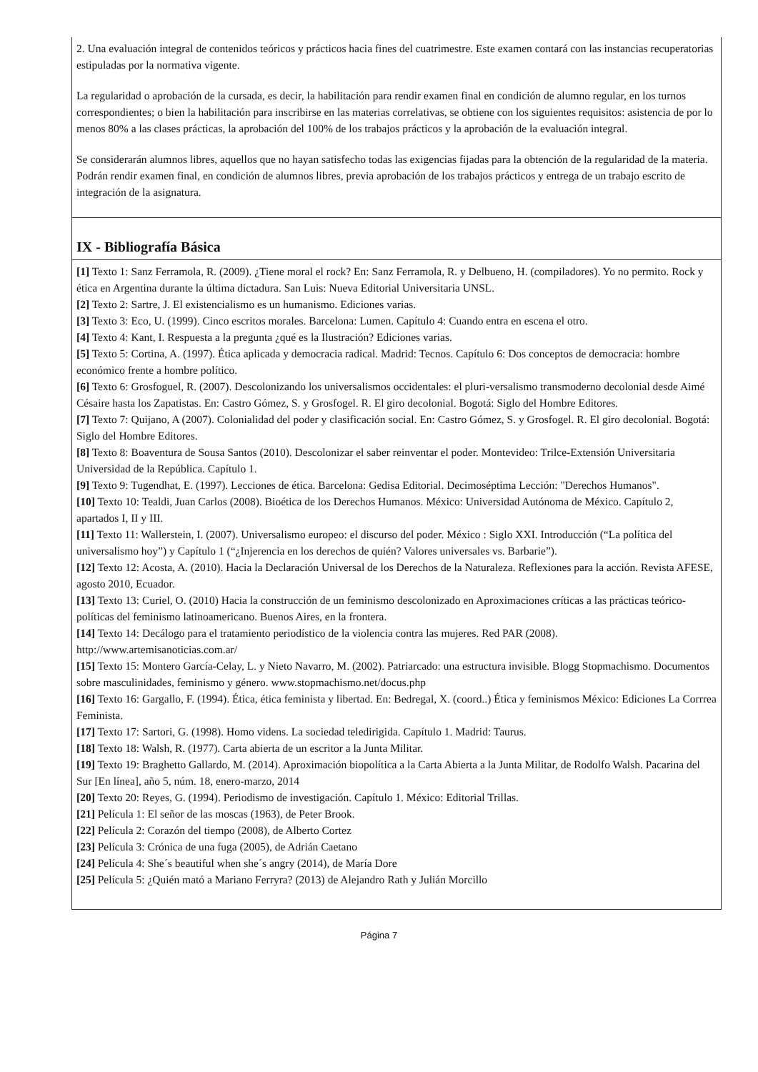| 2. Una evaluación integral de contenidos teóricos y prácticos hacia fines del cuatrimestre. Este examen contará con las instancias recuperatorias estipuladas por la normativa vigente. La regularidad o aprobación de la cursada, es decir, la habilitación para rendir examen final en condición de alumno regular, en los turnos correspondientes; o bien la habilitación para inscribirse en las materias correlativas, se obtiene con los siguientes requisitos: asistencia de por lo menos 80% a las clases prácticas, la aprobación del 100% de los trabajos prácticos y la aprobación de la evaluación integral. Se considerarán alumnos libres, aquellos que no hayan satisfecho todas las exigencias fijadas para la obtención de la regularidad de la materia. Podrán rendir examen final, en condición de alumnos libres, previa aprobación de los trabajos prácticos y entrega de un trabajo escrito de integración de la asignatura. |
| IX - Bibliografía Básica |
| [1] Texto 1: Sanz Ferramola, R. (2009). ¿Tiene moral el rock? En: Sanz Ferramola, R. y Delbueno, H. (compiladores). Yo no permito. Rock y ética en Argentina durante la última dictadura. San Luis: Nueva Editorial Universitaria UNSL. [2] Texto 2: Sartre, J. El existencialismo es un humanismo. Ediciones varias. [3] Texto 3: Eco, U. (1999). Cinco escritos morales. Barcelona: Lumen. Capítulo 4: Cuando entra en escena el otro. [4] Texto 4: Kant, I. Respuesta a la pregunta ¿qué es la Ilustración? Ediciones varias. [5] Texto 5: Cortina, A. (1997). Ética aplicada y democracia radical. Madrid: Tecnos. Capítulo 6: Dos conceptos de democracia: hombre económico frente a hombre político. [6] Texto 6: Grosfoguel, R. (2007). Descolonizando los universalismos occidentales: el pluri-versalismo transmoderno decolonial desde Aimé Césaire hasta los Zapatistas. En: Castro Gómez, S. y Grosfogel. R. El giro decolonial. Bogotá: Siglo del Hombre Editores. [7] Texto 7: Quijano, A (2007). Colonialidad del poder y clasificación social. En: Castro Gómez, S. y Grosfogel. R. El giro decolonial. Bogotá: Siglo del Hombre Editores. [8] Texto 8: Boaventura de Sousa Santos (2010). Descolonizar el saber reinventar el poder. Montevideo: Trilce-Extensión Universitaria Universidad de la República. Capítulo 1. [9] Texto 9: Tugendhat, E. (1997). Lecciones de ética. Barcelona: Gedisa Editorial. Decimoséptima Lección: "Derechos Humanos". [10] Texto 10: Tealdi, Juan Carlos (2008). Bioética de los Derechos Humanos. México: Universidad Autónoma de México. Capítulo 2, apartados I, II y III. [11] Texto 11: Wallerstein, I. (2007). Universalismo europeo: el discurso del poder. México : Siglo XXI. Introducción (“La política del universalismo hoy”) y Capítulo 1 (“¿Injerencia en los derechos de quién? Valores universales vs. Barbarie”). [12] Texto 12: Acosta, A. (2010). Hacia la Declaración Universal de los Derechos de la Naturaleza. Reflexiones para la acción. Revista AFESE, agosto 2010, Ecuador. [13] Texto 13: Curiel, O. (2010) Hacia la construcción de un feminismo descolonizado en Aproximaciones críticas a las prácticas teórico-políticas del feminismo latinoamericano. Buenos Aires, en la frontera. [14] Texto 14: Decálogo para el tratamiento periodístico de la violencia contra las mujeres. Red PAR (2008). http://www.artemisanoticias.com.ar/ [15] Texto 15: Montero García-Celay, L. y Nieto Navarro, M. (2002). Patriarcado: una estructura invisible. Blogg Stopmachismo. Documentos sobre masculinidades, feminismo y género. www.stopmachismo.net/docus.php [16] Texto 16: Gargallo, F. (1994). Ética, ética feminista y libertad. En: Bedregal, X. (coord..) Ética y feminismos México: Ediciones La Corrrea Feminista. [17] Texto 17: Sartori, G. (1998). Homo videns. La sociedad teledirigida. Capítulo 1. Madrid: Taurus. [18] Texto 18: Walsh, R. (1977). Carta abierta de un escritor a la Junta Militar. [19] Texto 19: Braghetto Gallardo, M. (2014). Aproximación biopolítica a la Carta Abierta a la Junta Militar, de Rodolfo Walsh. Pacarina del Sur [En línea], año 5, núm. 18, enero-marzo, 2014 [20] Texto 20: Reyes, G. (1994). Periodismo de investigación. Capítulo 1. México: Editorial Trillas. [21] Película 1: El señor de las moscas (1963), de Peter Brook. [22] Película 2: Corazón del tiempo (2008), de Alberto Cortez [23] Película 3: Crónica de una fuga (2005), de Adrián Caetano [24] Película 4: She´s beautiful when she´s angry (2014), de María Dore [25] Película 5: ¿Quién mató a Mariano Ferryra? (2013) de Alejandro Rath y Julián Morcillo |
Página 7